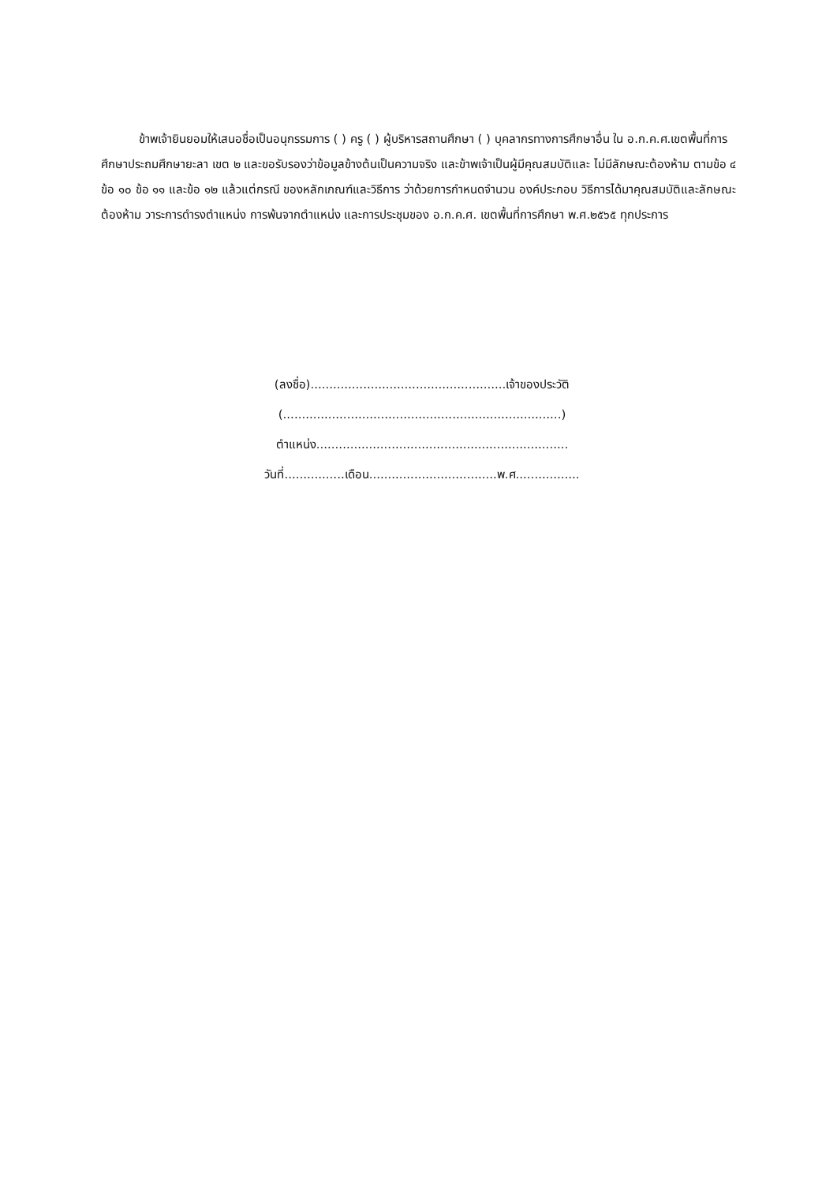ข้าพเจ้ายินยอมให้เสนอชื่อเป็นอนุกรรมการ ( ) ครู ( ) ผู้บริหารสถานศึกษา ( ) บุคลากรทางการศึกษาอื่น ใน อ.ก.ค.ศ.เขตพื้นที่การศึกษาประถมศึกษายะลา เขต ๒ และขอรับรองว่าข้อมูลข้างต้นเป็นความจริง และข้าพเจ้าเป็นผู้มีคุณสมบัติและ ไม่มีลักษณะต้องห้าม ตามข้อ ๔ ข้อ ๑๐ ข้อ ๑๑ และข้อ ๑๒ แล้วแต่กรณี ของหลักเกณฑ์และวิธีการ ว่าด้วยการกำหนดจำนวน องค์ประกอบ วิธีการได้มาคุณสมบัติและลักษณะต้องห้าม วาระการดำรงตำแหน่ง การพ้นจากตำแหน่ง และการประชุมของ อ.ก.ค.ศ. เขตพื้นที่การศึกษา พ.ศ.๒๕๖๕ ทุกประการ
(ลงชื่อ)....................................................เจ้าของประวัติ
(..........................................................................)
ตำแหน่ง...................................................................
วันที่................เดือน..................................พ.ศ.................